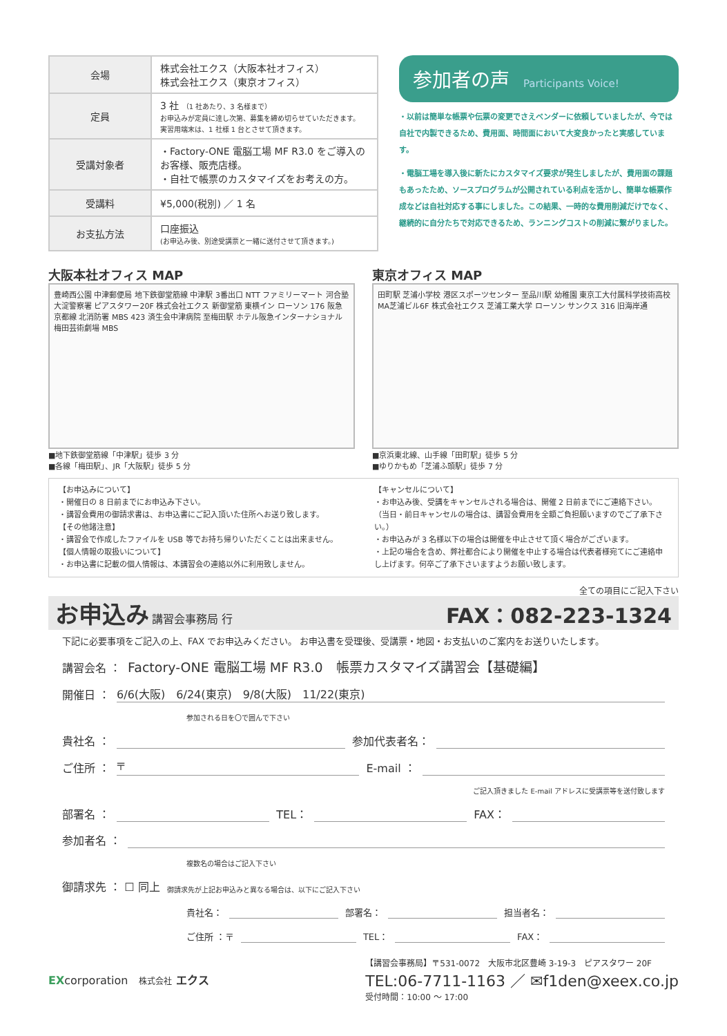| 会場 | 株式会社エクス（大阪本社オフィス） 株式会社エクス（東京オフィス） |
| 定員 | 3 社 （1 社あたり、3 名様まで） お申込みが定員に達し次第、募集を締め切らせていただきます。 実習用端末は、1 社様 1 台とさせて頂きます。 |
| 受講対象者 | ・Factory-ONE 電脳工場 MF R3.0 をご導入のお客様、販売店様。 ・自社で帳票のカスタマイズをお考えの方。 |
| 受講料 | ¥5,000(税別) ／ 1 名 |
| お支払方法 | 口座振込 (お申込み後、別途受講票と一緒に送付させて頂きます。) |
参加者の声 Participants Voice!
・以前は簡単な帳票や伝票の変更でさえベンダーに依頼していましたが、今では自社で内製できるため、費用面、時間面において大変良かったと実感しています。
・電脳工場を導入後に新たにカスタマイズ要求が発生しましたが、費用面の課題もあったため、ソースプログラムが公開されている利点を活かし、簡単な帳票作成などは自社対応する事にしました。この結果、一時的な費用削減だけでなく、継続的に自分たちで対応できるため、ランニングコストの削減に繋がりました。
大阪本社オフィス MAP
豊崎西公園 中津郵便局 地下鉄御堂筋線 中津駅 3番出口 NTT ファミリーマート 河合塾 大淀警察署 ピアスタワー20F 株式会社エクス 新御堂筋 東横イン ローソン 176 阪急京都線 北消防署 MBS 423 済生会中津病院 至梅田駅 ホテル阪急インターナショナル 梅田芸術劇場 MBS
■地下鉄御堂筋線「中津駅」徒歩 3 分
■各線「梅田駅」、JR「大阪駅」徒歩 5 分
東京オフィス MAP
田町駅 芝浦小学校 港区スポーツセンター 至品川駅 幼稚園 東京工大付属科学技術高校 MA芝浦ビル6F 株式会社エクス 芝浦工業大学 ローソン サンクス 316 旧海岸通
■京浜東北線、山手線「田町駅」徒歩 5 分
■ゆりかもめ「芝浦ふ頭駅」徒歩 7 分
【お申込みについて】
・開催日の 8 日前までにお申込み下さい。
・講習会費用の御請求書は、お申込書にご記入頂いた住所へお送り致します。
【その他諸注意】
・講習会で作成したファイルを USB 等でお持ち帰りいただくことは出来ません。
【個人情報の取扱いについて】
・お申込書に記載の個人情報は、本講習会の連絡以外に利用致しません。
【キャンセルについて】
・お申込み後、受講をキャンセルされる場合は、開催 2 日前までにご連絡下さい。
（当日・前日キャンセルの場合は、講習会費用を全額ご負担願いますのでご了承下さい。）
・お申込みが 3 名様以下の場合は開催を中止させて頂く場合がございます。
・上記の場合を含め、弊社都合により開催を中止する場合は代表者様宛てにご連絡申し上げます。何卒ご了承下さいますようお願い致します。
全ての項目にご記入下さい
お申込み
講習会事務局 行
FAX：082-223-1324
下記に必要事項をご記入の上、FAX でお申込みください。 お申込書を受理後、受講票・地図・お支払いのご案内をお送りいたします。
講習会名 ： Factory-ONE 電脳工場 MF R3.0　帳票カスタマイズ講習会【基礎編】
開催日 ： 6/6(大阪)　6/24(東京)　9/8(大阪)　11/22(東京)
参加される日を〇で囲んで下さい
貴社名 ： 参加代表者名：
ご住所 ： 〒 E-mail ：
ご記入頂きました E-mail アドレスに受講票等を送付致します
部署名 ： TEL： FAX：
参加者名 ：
複数名の場合はご記入下さい
御請求先 ： ☐ 同上 御請求先が上記お申込みと異なる場合は、以下にご記入下さい
貴社名： 部署名： 担当者名：
ご住所 ：〒 TEL： FAX：
EXcorporation　株式会社 エクス
【講習会事務局】〒531-0072　大阪市北区豊崎 3-19-3　ピアスタワー 20F
TEL:06-7711-1163 ／ ✉f1den@xeex.co.jp
受付時間：10:00 ～ 17:00